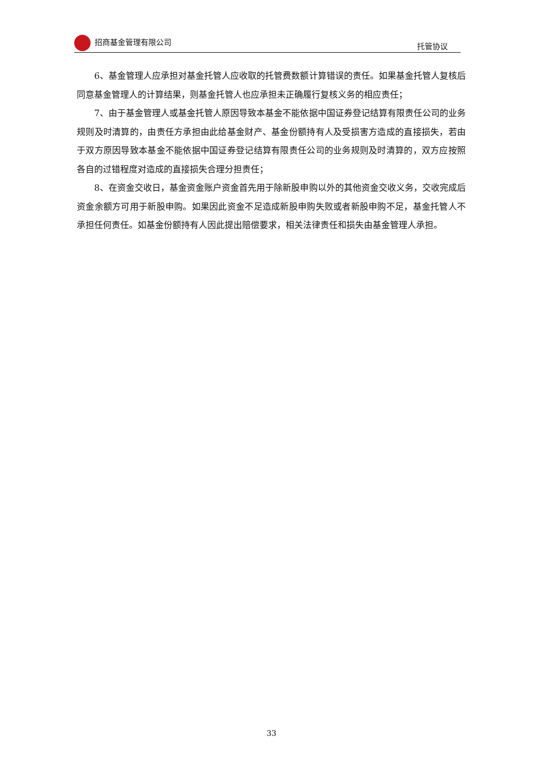招商基金管理有限公司 托管协议
6、基金管理人应承担对基金托管人应收取的托管费数额计算错误的责任。如果基金托管人复核后同意基金管理人的计算结果，则基金托管人也应承担未正确履行复核义务的相应责任；
7、由于基金管理人或基金托管人原因导致本基金不能依据中国证券登记结算有限责任公司的业务规则及时清算的，由责任方承担由此给基金财产、基金份额持有人及受损害方造成的直接损失，若由于双方原因导致本基金不能依据中国证券登记结算有限责任公司的业务规则及时清算的，双方应按照各自的过错程度对造成的直接损失合理分担责任；
8、在资金交收日，基金资金账户资金首先用于除新股申购以外的其他资金交收义务，交收完成后资金余额方可用于新股申购。如果因此资金不足造成新股申购失败或者新股申购不足，基金托管人不承担任何责任。如基金份额持有人因此提出赔偿要求，相关法律责任和损失由基金管理人承担。
33